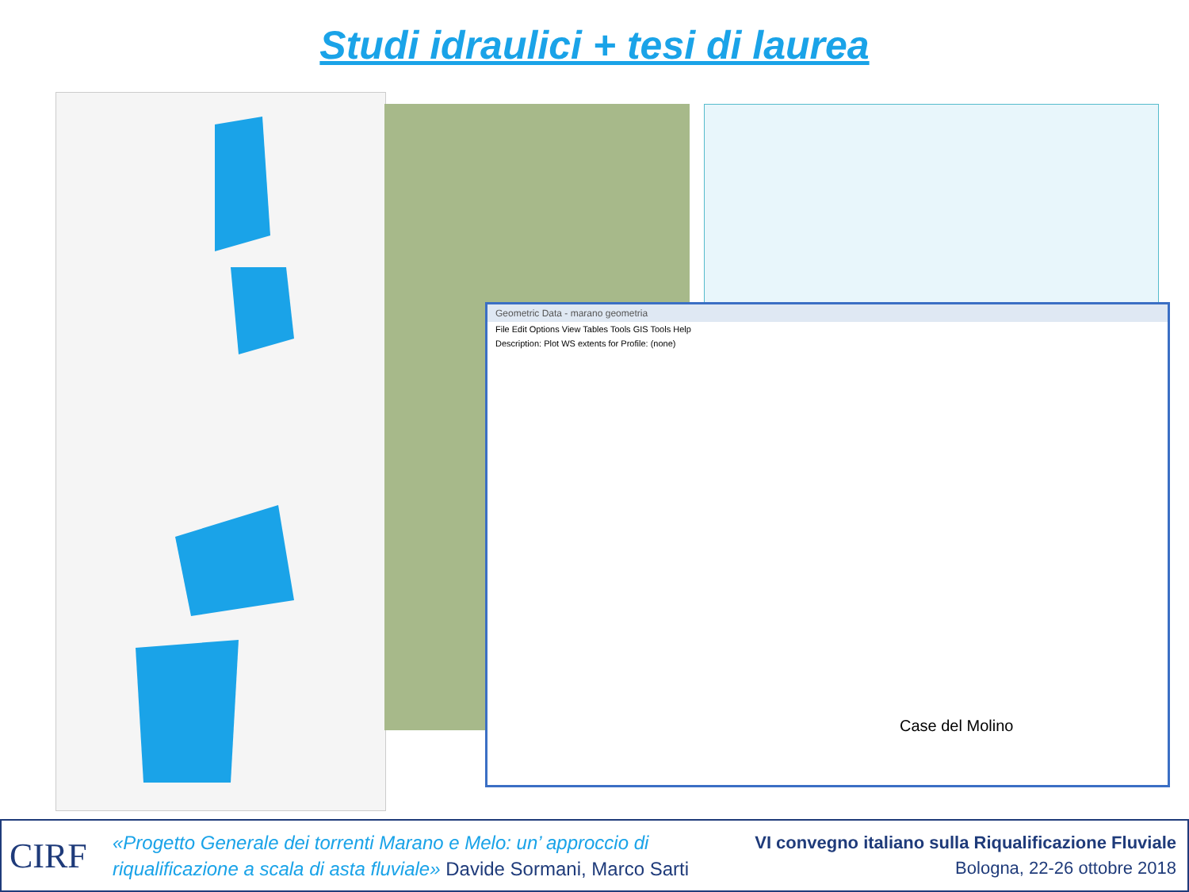Studi idraulici + tesi di laurea
Geometric Data - marano geometria
File Edit Options View Tables Tools GIS Tools Help
Description: Plot WS extents for Profile: (none)
Case del Molino
CIRF
«Progetto Generale dei torrenti Marano e Melo: un’ approccio di
riqualificazione a scala di asta fluviale» Davide Sormani, Marco Sarti
VI convegno italiano sulla Riqualificazione Fluviale
Bologna, 22-26 ottobre 2018